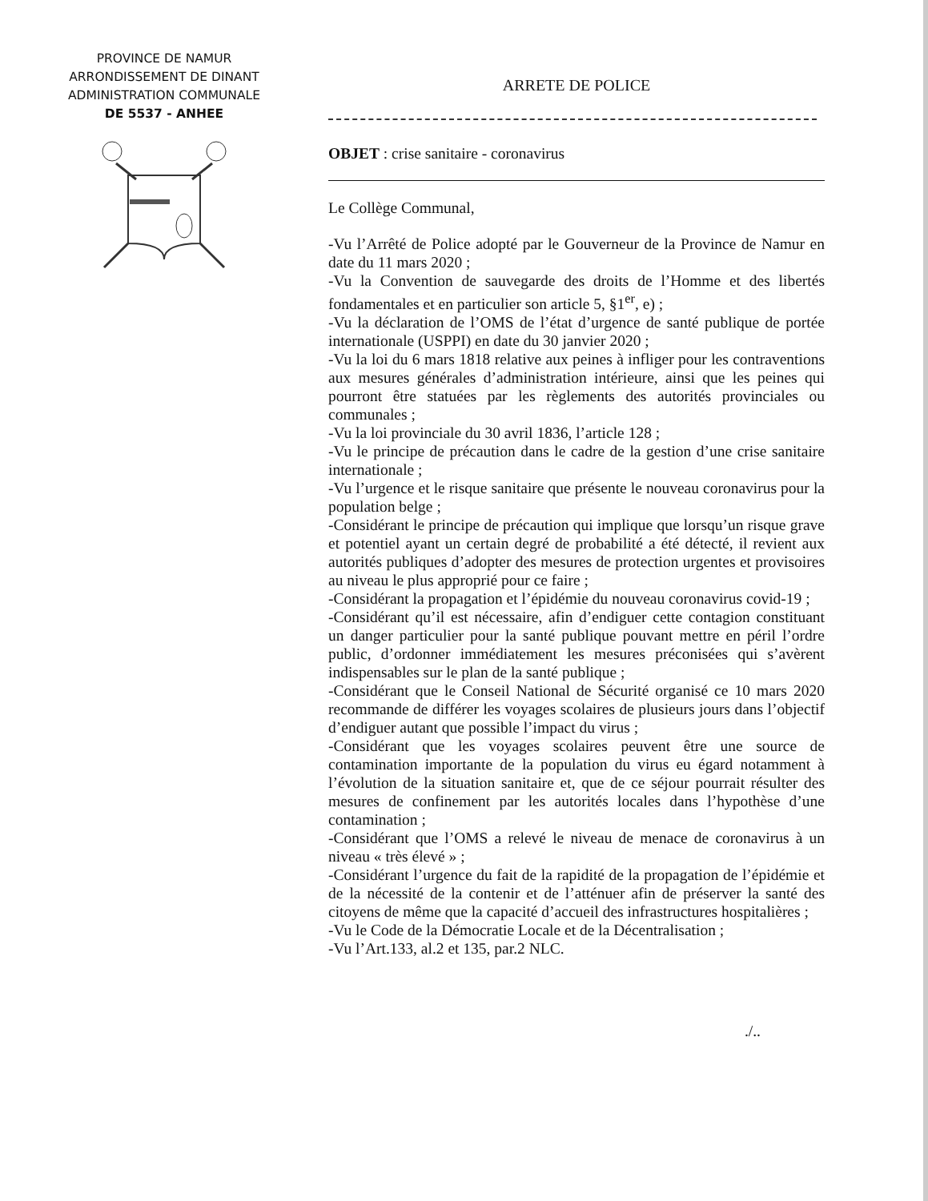PROVINCE DE NAMUR
ARRONDISSEMENT DE DINANT
ADMINISTRATION COMMUNALE
DE 5537 - ANHEE
ARRETE DE POLICE
OBJET : crise sanitaire - coronavirus
Le Collège Communal,
-Vu l’Arrêté de Police adopté par le Gouverneur de la Province de Namur en date du 11 mars 2020 ;
-Vu la Convention de sauvegarde des droits de l’Homme et des libertés fondamentales et en particulier son article 5, §1<sup>er</sup>, e) ;
-Vu la déclaration de l’OMS de l’état d’urgence de santé publique de portée internationale (USPPI) en date du 30 janvier 2020 ;
-Vu la loi du 6 mars 1818 relative aux peines à infliger pour les contraventions aux mesures générales d’administration intérieure, ainsi que les peines qui pourront être statuées par les règlements des autorités provinciales ou communales ;
-Vu la loi provinciale du 30 avril 1836, l’article 128 ;
-Vu le principe de précaution dans le cadre de la gestion d’une crise sanitaire internationale ;
-Vu l’urgence et le risque sanitaire que présente le nouveau coronavirus pour la population belge ;
-Considérant le principe de précaution qui implique que lorsqu’un risque grave et potentiel ayant un certain degré de probabilité a été détecté, il revient aux autorités publiques d’adopter des mesures de protection urgentes et provisoires au niveau le plus approprié pour ce faire ;
-Considérant la propagation et l’épidémie du nouveau coronavirus covid-19 ;
-Considérant qu’il est nécessaire, afin d’endiguer cette contagion constituant un danger particulier pour la santé publique pouvant mettre en péril l’ordre public, d’ordonner immédiatement les mesures préconisées qui s’avèrent indispensables sur le plan de la santé publique ;
-Considérant que le Conseil National de Sécurité organisé ce 10 mars 2020 recommande de différer les voyages scolaires de plusieurs jours dans l’objectif d’endiguer autant que possible l’impact du virus ;
-Considérant que les voyages scolaires peuvent être une source de contamination importante de la population du virus eu égard notamment à l’évolution de la situation sanitaire et, que de ce séjour pourrait résulter des mesures de confinement par les autorités locales dans l’hypothèse d’une contamination ;
-Considérant que l’OMS a relevé le niveau de menace de coronavirus à un niveau « très élevé » ;
-Considérant l’urgence du fait de la rapidité de la propagation de l’épidémie et de la nécessité de la contenir et de l’atténuer afin de préserver la santé des citoyens de même que la capacité d’accueil des infrastructures hospitalières ;
-Vu le Code de la Démocratie Locale et de la Décentralisation ;
-Vu l’Art.133, al.2 et 135, par.2 NLC.
./..